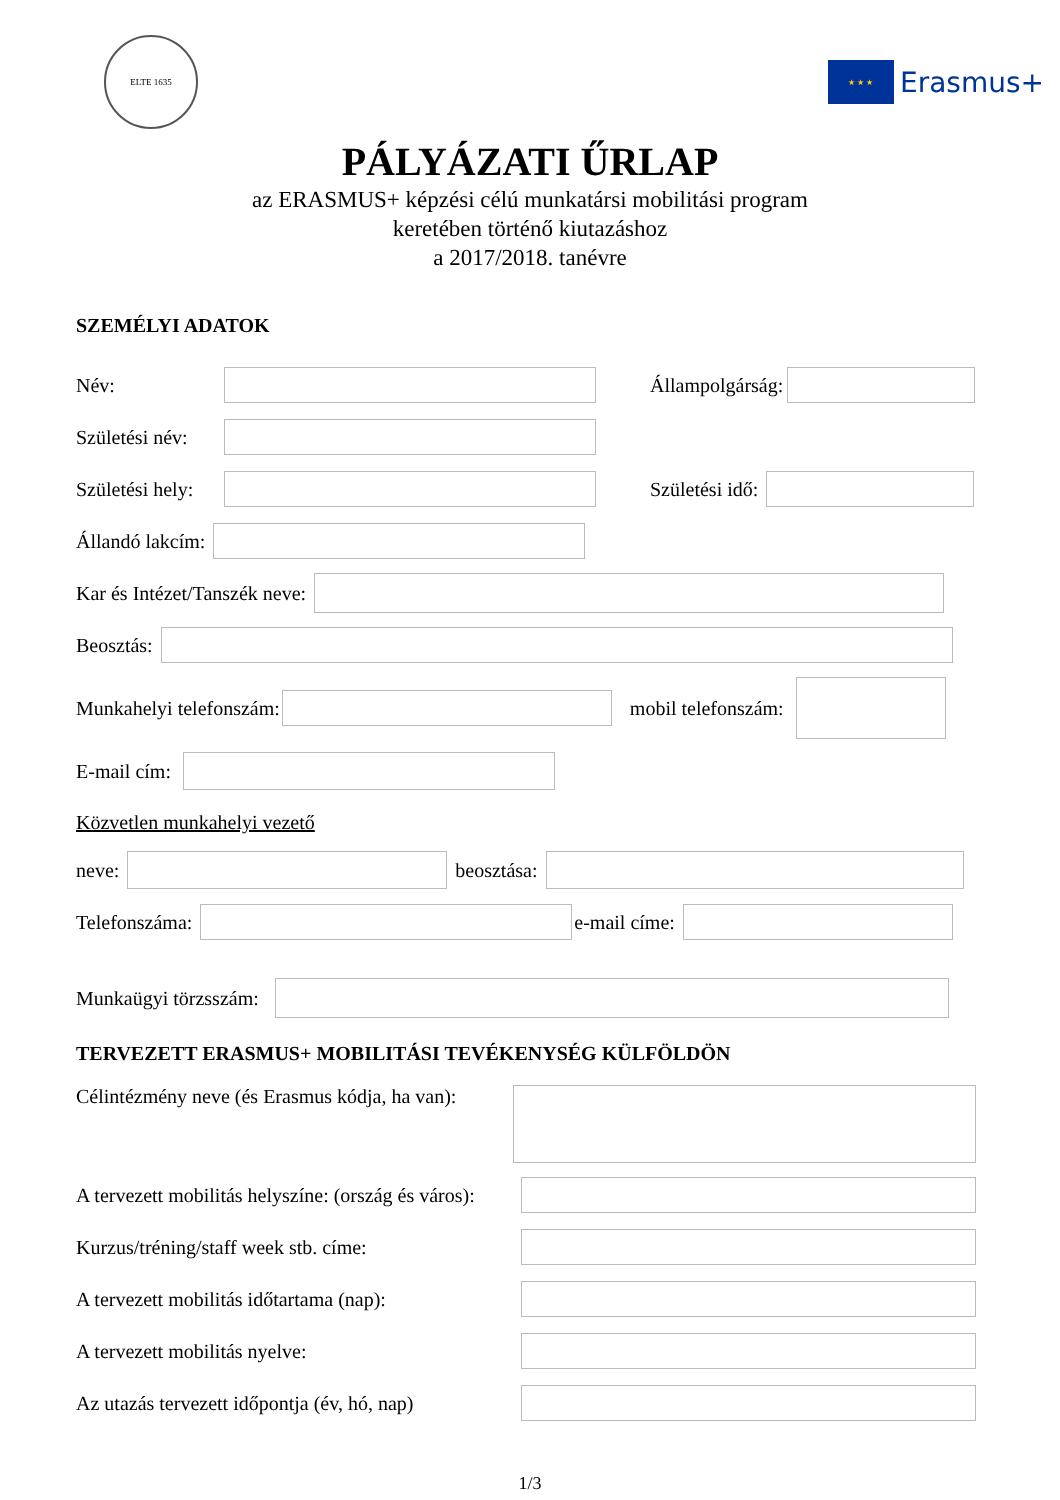ELTE 1635
★ ★ ★
Erasmus+
PÁLYÁZATI ŰRLAP
az ERASMUS+ képzési célú munkatársi mobilitási program
keretében történő kiutazáshoz
a 2017/2018. tanévre
SZEMÉLYI ADATOK
Név: Állampolgárság:
Születési név:
Születési hely:
Születési idő:
Állandó lakcím:
Kar és Intézet/Tanszék neve:
Beosztás:
Munkahelyi telefonszám: mobil telefonszám:
E-mail cím:
Közvetlen munkahelyi vezető
neve: beosztása:
Telefonszáma: e-mail címe:
Munkaügyi törzsszám:
TERVEZETT ERASMUS+ MOBILITÁSI TEVÉKENYSÉG KÜLFÖLDÖN
Célintézmény neve (és Erasmus kódja, ha van):
A tervezett mobilitás helyszíne: (ország és város):
Kurzus/tréning/staff week stb. címe:
A tervezett mobilitás időtartama (nap):
A tervezett mobilitás nyelve:
Az utazás tervezett időpontja (év, hó, nap)
1/3